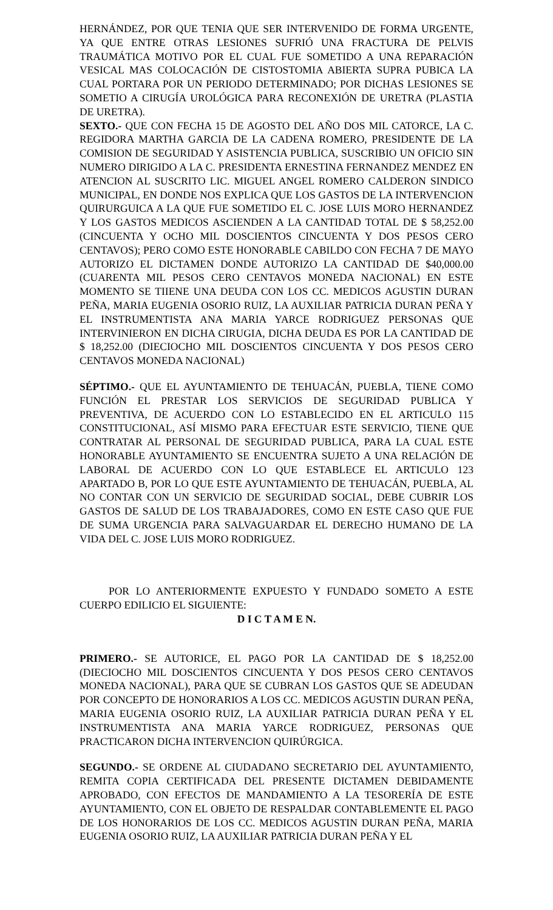HERNÁNDEZ, POR QUE TENIA QUE SER INTERVENIDO DE FORMA URGENTE, YA QUE ENTRE OTRAS LESIONES SUFRIÓ UNA FRACTURA DE PELVIS TRAUMÁTICA MOTIVO POR EL CUAL FUE SOMETIDO A UNA REPARACIÓN VESICAL MAS COLOCACIÓN DE CISTOSTOMIA ABIERTA SUPRA PUBICA LA CUAL PORTARA POR UN PERIODO DETERMINADO; POR DICHAS LESIONES SE SOMETIO A CIRUGÍA UROLÓGICA PARA RECONEXIÓN DE URETRA (PLASTIA DE URETRA).
SEXTO.- QUE CON FECHA 15 DE AGOSTO DEL AÑO DOS MIL CATORCE, LA C. REGIDORA MARTHA GARCIA DE LA CADENA ROMERO, PRESIDENTE DE LA COMISION DE SEGURIDAD Y ASISTENCIA PUBLICA, SUSCRIBIO UN OFICIO SIN NUMERO DIRIGIDO A LA C. PRESIDENTA ERNESTINA FERNANDEZ MENDEZ EN ATENCION AL SUSCRITO LIC. MIGUEL ANGEL ROMERO CALDERON SINDICO MUNICIPAL, EN DONDE NOS EXPLICA QUE LOS GASTOS DE LA INTERVENCION QUIRURGUICA A LA QUE FUE SOMETIDO EL C. JOSE LUIS MORO HERNANDEZ Y LOS GASTOS MEDICOS ASCIENDEN A LA CANTIDAD TOTAL DE $ 58,252.00 (CINCUENTA Y OCHO MIL DOSCIENTOS CINCUENTA Y DOS PESOS CERO CENTAVOS); PERO COMO ESTE HONORABLE CABILDO CON FECHA 7 DE MAYO AUTORIZO EL DICTAMEN DONDE AUTORIZO LA CANTIDAD DE $40,000.00 (CUARENTA MIL PESOS CERO CENTAVOS MONEDA NACIONAL) EN ESTE MOMENTO SE TIIENE UNA DEUDA CON LOS CC. MEDICOS AGUSTIN DURAN PEÑA, MARIA EUGENIA OSORIO RUIZ, LA AUXILIAR PATRICIA DURAN PEÑA Y EL INSTRUMENTISTA ANA MARIA YARCE RODRIGUEZ PERSONAS QUE INTERVINIERON EN DICHA CIRUGIA, DICHA DEUDA ES POR LA CANTIDAD DE $ 18,252.00 (DIECIOCHO MIL DOSCIENTOS CINCUENTA Y DOS PESOS CERO CENTAVOS MONEDA NACIONAL)
SÉPTIMO.- QUE EL AYUNTAMIENTO DE TEHUACÁN, PUEBLA, TIENE COMO FUNCIÓN EL PRESTAR LOS SERVICIOS DE SEGURIDAD PUBLICA Y PREVENTIVA, DE ACUERDO CON LO ESTABLECIDO EN EL ARTICULO 115 CONSTITUCIONAL, ASÍ MISMO PARA EFECTUAR ESTE SERVICIO, TIENE QUE CONTRATAR AL PERSONAL DE SEGURIDAD PUBLICA, PARA LA CUAL ESTE HONORABLE AYUNTAMIENTO SE ENCUENTRA SUJETO A UNA RELACIÓN DE LABORAL DE ACUERDO CON LO QUE ESTABLECE EL ARTICULO 123 APARTADO B, POR LO QUE ESTE AYUNTAMIENTO DE TEHUACÁN, PUEBLA, AL NO CONTAR CON UN SERVICIO DE SEGURIDAD SOCIAL, DEBE CUBRIR LOS GASTOS DE SALUD DE LOS TRABAJADORES, COMO EN ESTE CASO QUE FUE DE SUMA URGENCIA PARA SALVAGUARDAR EL DERECHO HUMANO DE LA VIDA DEL C. JOSE LUIS MORO RODRIGUEZ.
POR LO ANTERIORMENTE EXPUESTO Y FUNDADO SOMETO A ESTE CUERPO EDILICIO EL SIGUIENTE:
D I C T A M E N.
PRIMERO.- SE AUTORICE, EL PAGO POR LA CANTIDAD DE $ 18,252.00 (DIECIOCHO MIL DOSCIENTOS CINCUENTA Y DOS PESOS CERO CENTAVOS MONEDA NACIONAL), PARA QUE SE CUBRAN LOS GASTOS QUE SE ADEUDAN POR CONCEPTO DE HONORARIOS A LOS CC. MEDICOS AGUSTIN DURAN PEÑA, MARIA EUGENIA OSORIO RUIZ, LA AUXILIAR PATRICIA DURAN PEÑA Y EL INSTRUMENTISTA ANA MARIA YARCE RODRIGUEZ, PERSONAS QUE PRACTICARON DICHA INTERVENCION QUIRÚRGICA.
SEGUNDO.- SE ORDENE AL CIUDADANO SECRETARIO DEL AYUNTAMIENTO, REMITA COPIA CERTIFICADA DEL PRESENTE DICTAMEN DEBIDAMENTE APROBADO, CON EFECTOS DE MANDAMIENTO A LA TESORERÍA DE ESTE AYUNTAMIENTO, CON EL OBJETO DE RESPALDAR CONTABLEMENTE EL PAGO DE LOS HONORARIOS DE LOS CC. MEDICOS AGUSTIN DURAN PEÑA, MARIA EUGENIA OSORIO RUIZ, LA AUXILIAR PATRICIA DURAN PEÑA Y EL